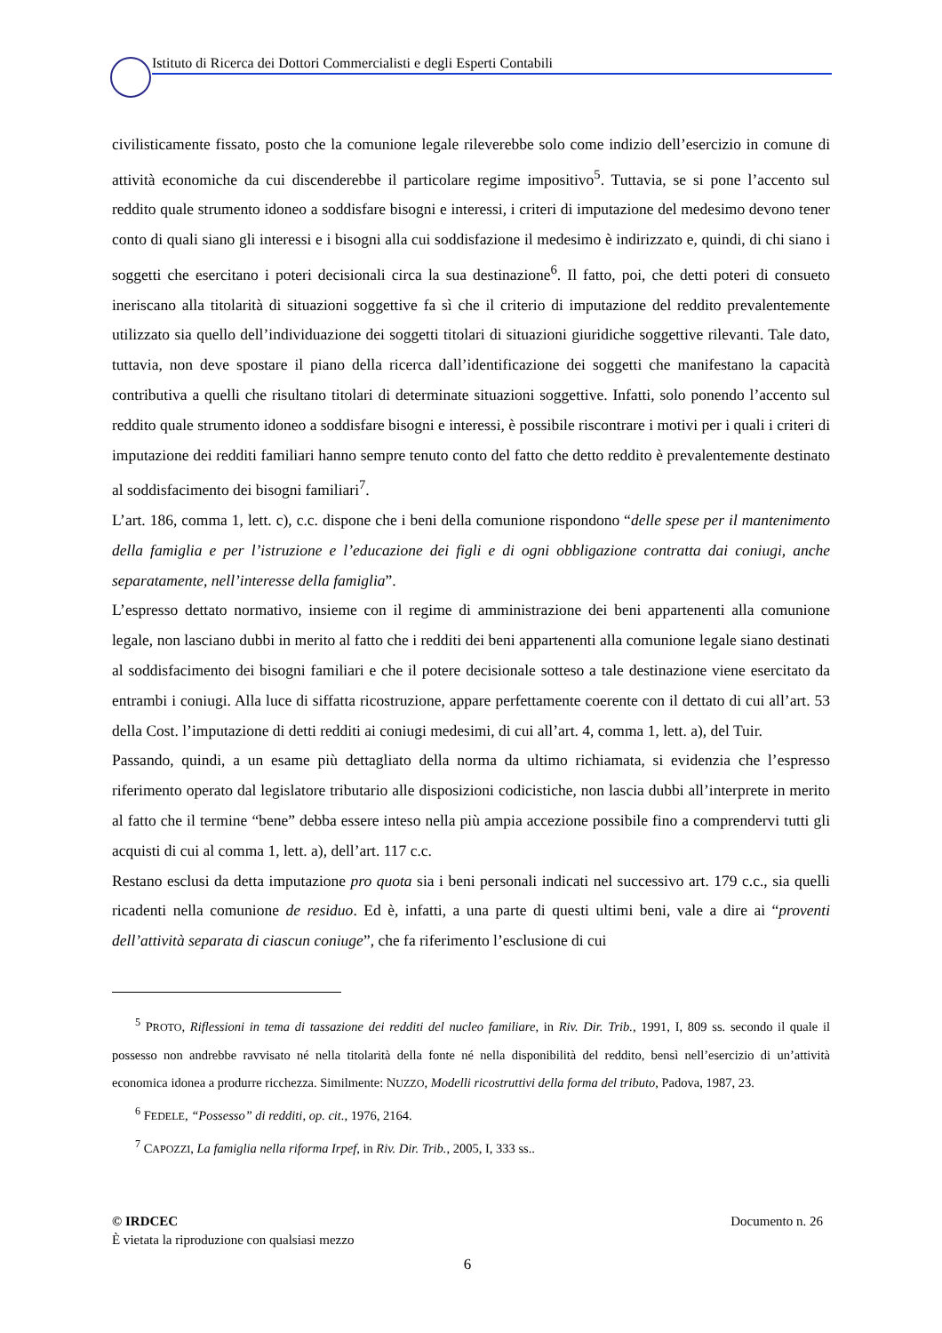Istituto di Ricerca dei Dottori Commercialisti e degli Esperti Contabili
civilisticamente fissato, posto che la comunione legale rileverebbe solo come indizio dell’esercizio in comune di attività economiche da cui discenderebbe il particolare regime impositivo<sup>5</sup>. Tuttavia, se si pone l’accento sul reddito quale strumento idoneo a soddisfare bisogni e interessi, i criteri di imputazione del medesimo devono tener conto di quali siano gli interessi e i bisogni alla cui soddisfazione il medesimo è indirizzato e, quindi, di chi siano i soggetti che esercitano i poteri decisionali circa la sua destinazione<sup>6</sup>. Il fatto, poi, che detti poteri di consueto ineriscano alla titolarità di situazioni soggettive fa sì che il criterio di imputazione del reddito prevalentemente utilizzato sia quello dell’individuazione dei soggetti titolari di situazioni giuridiche soggettive rilevanti. Tale dato, tuttavia, non deve spostare il piano della ricerca dall’identificazione dei soggetti che manifestano la capacità contributiva a quelli che risultano titolari di determinate situazioni soggettive. Infatti, solo ponendo l’accento sul reddito quale strumento idoneo a soddisfare bisogni e interessi, è possibile riscontrare i motivi per i quali i criteri di imputazione dei redditi familiari hanno sempre tenuto conto del fatto che detto reddito è prevalentemente destinato al soddisfacimento dei bisogni familiari<sup>7</sup>.
L’art. 186, comma 1, lett. c), c.c. dispone che i beni della comunione rispondono “delle spese per il mantenimento della famiglia e per l’istruzione e l’educazione dei figli e di ogni obbligazione contratta dai coniugi, anche separatamente, nell’interesse della famiglia”.
L’espresso dettato normativo, insieme con il regime di amministrazione dei beni appartenenti alla comunione legale, non lasciano dubbi in merito al fatto che i redditi dei beni appartenenti alla comunione legale siano destinati al soddisfacimento dei bisogni familiari e che il potere decisionale sotteso a tale destinazione viene esercitato da entrambi i coniugi. Alla luce di siffatta ricostruzione, appare perfettamente coerente con il dettato di cui all’art. 53 della Cost. l’imputazione di detti redditi ai coniugi medesimi, di cui all’art. 4, comma 1, lett. a), del Tuir.
Passando, quindi, a un esame più dettagliato della norma da ultimo richiamata, si evidenzia che l’espresso riferimento operato dal legislatore tributario alle disposizioni codicistiche, non lascia dubbi all’interprete in merito al fatto che il termine “bene” debba essere inteso nella più ampia accezione possibile fino a comprendervi tutti gli acquisti di cui al comma 1, lett. a), dell’art. 117 c.c.
Restano esclusi da detta imputazione pro quota sia i beni personali indicati nel successivo art. 179 c.c., sia quelli ricadenti nella comunione de residuo. Ed è, infatti, a una parte di questi ultimi beni, vale a dire ai “proventi dell’attività separata di ciascun coniuge”, che fa riferimento l’esclusione di cui
<sup>5</sup> PROTO, Riflessioni in tema di tassazione dei redditi del nucleo familiare, in Riv. Dir. Trib., 1991, I, 809 ss. secondo il quale il possesso non andrebbe ravvisato né nella titolarità della fonte né nella disponibilità del reddito, bensì nell’esercizio di un’attività economica idonea a produrre ricchezza. Similmente: NUZZO, Modelli ricostruttivi della forma del tributo, Padova, 1987, 23.
<sup>6</sup> FEDELE, “Possesso” di redditi, op. cit., 1976, 2164.
<sup>7</sup> CAPOZZI, La famiglia nella riforma Irpef, in Riv. Dir. Trib., 2005, I, 333 ss..
© IRDCEC Documento n. 26
È vietata la riproduzione con qualsiasi mezzo
6